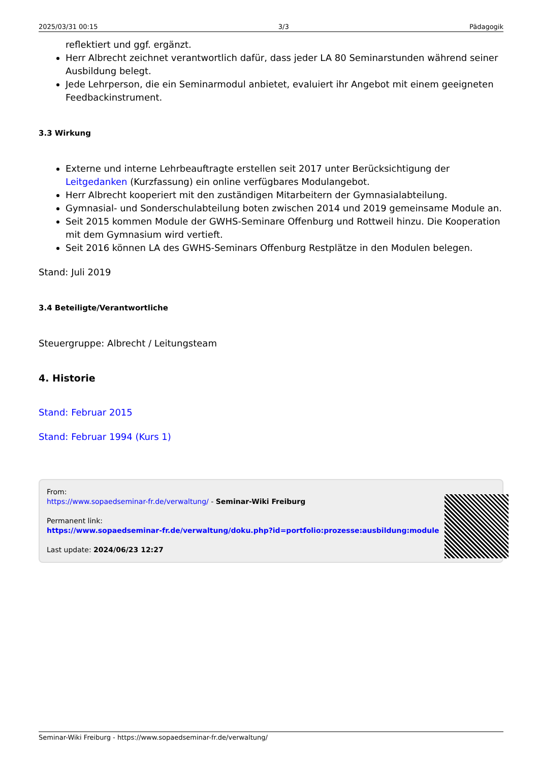2025/03/31 00:15 3/3 Pädagogik
reflektiert und ggf. ergänzt.
Herr Albrecht zeichnet verantwortlich dafür, dass jeder LA 80 Seminarstunden während seiner Ausbildung belegt.
Jede Lehrperson, die ein Seminarmodul anbietet, evaluiert ihr Angebot mit einem geeigneten Feedbackinstrument.
3.3 Wirkung
Externe und interne Lehrbeauftragte erstellen seit 2017 unter Berücksichtigung der Leitgedanken (Kurzfassung) ein online verfügbares Modulangebot.
Herr Albrecht kooperiert mit den zuständigen Mitarbeitern der Gymnasialabteilung.
Gymnasial- und Sonderschulabteilung boten zwischen 2014 und 2019 gemeinsame Module an.
Seit 2015 kommen Module der GWHS-Seminare Offenburg und Rottweil hinzu. Die Kooperation mit dem Gymnasium wird vertieft.
Seit 2016 können LA des GWHS-Seminars Offenburg Restplätze in den Modulen belegen.
Stand: Juli 2019
3.4 Beteiligte/Verantwortliche
Steuergruppe: Albrecht / Leitungsteam
4. Historie
Stand: Februar 2015
Stand: Februar 1994 (Kurs 1)
From:
https://www.sopaedseminar-fr.de/verwaltung/ - Seminar-Wiki Freiburg
Permanent link:
https://www.sopaedseminar-fr.de/verwaltung/doku.php?id=portfolio:prozesse:ausbildung:module
Last update: 2024/06/23 12:27
Seminar-Wiki Freiburg - https://www.sopaedseminar-fr.de/verwaltung/